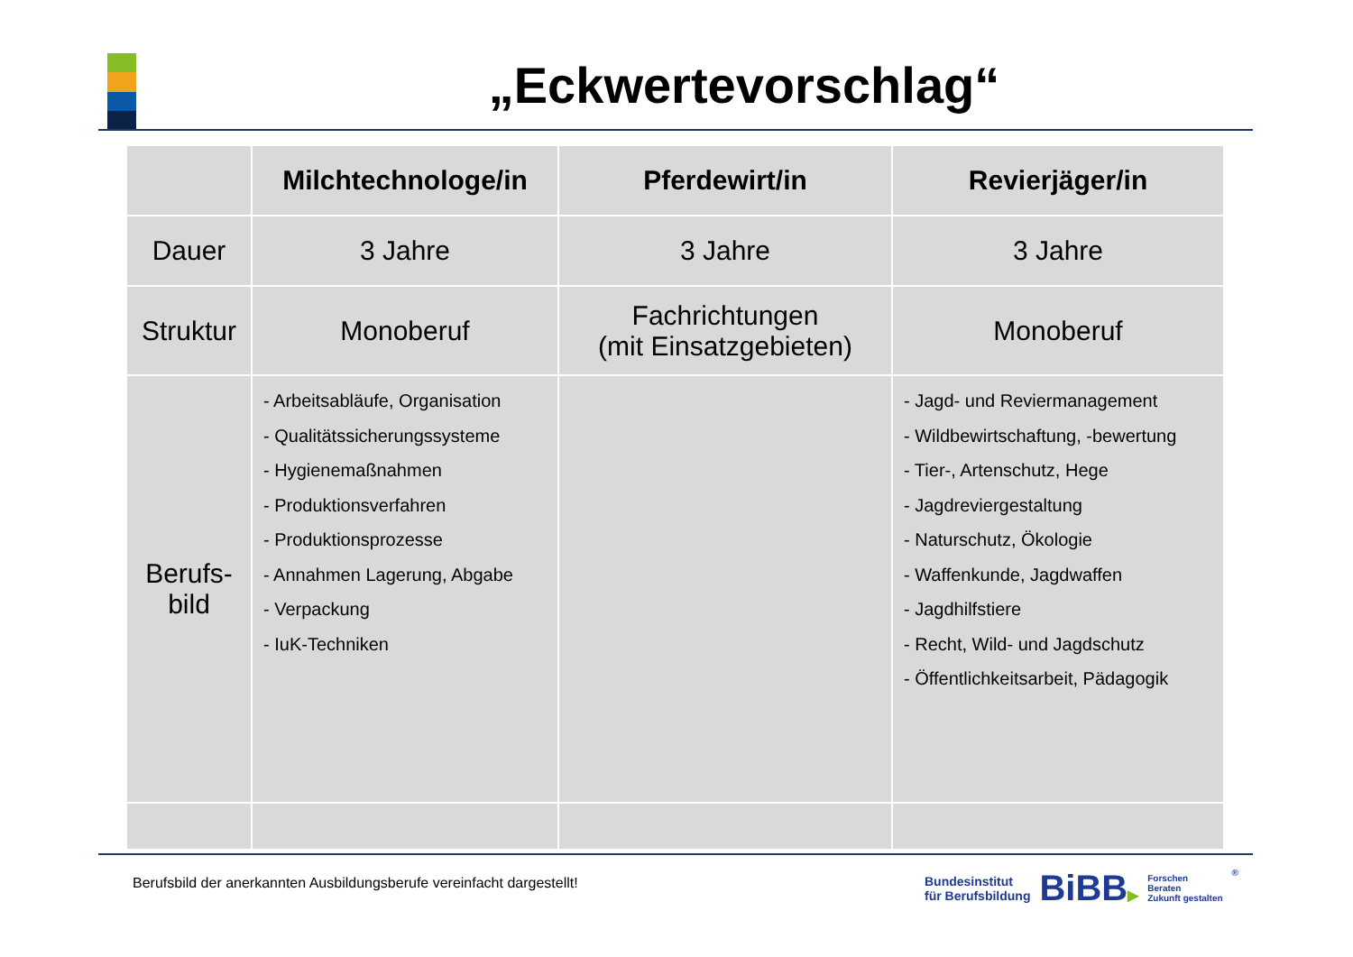„Eckwertevorschlag“
| | Milchtechnologe/in | Pferdewirt/in | Revierjäger/in |
| --- | --- | --- | --- |
| Dauer | 3 Jahre | 3 Jahre | 3 Jahre |
| Struktur | Monoberuf | Fachrichtungen (mit Einsatzgebieten) | Monoberuf |
| Berufs- bild | - Arbeitsabläufe, Organisation - Qualitätssicherungssysteme - Hygienemaßnahmen - Produktionsverfahren - Produktionsprozesse - Annahmen Lagerung, Abgabe - Verpackung - IuK-Techniken | | - Jagd- und Reviermanagement - Wildbewirtschaftung, -bewertung - Tier-, Artenschutz, Hege - Jagdreviergestaltung - Naturschutz, Ökologie - Waffenkunde, Jagdwaffen - Jagdhilfstiere - Recht, Wild- und Jagdschutz - Öffentlichkeitsarbeit, Pädagogik |
Berufsbild der anerkannten Ausbildungsberufe vereinfacht dargestellt!
Bundesinstitut
für Berufsbildung
BiBB▶
Forschen
Beraten
Zukunft gestalten
®